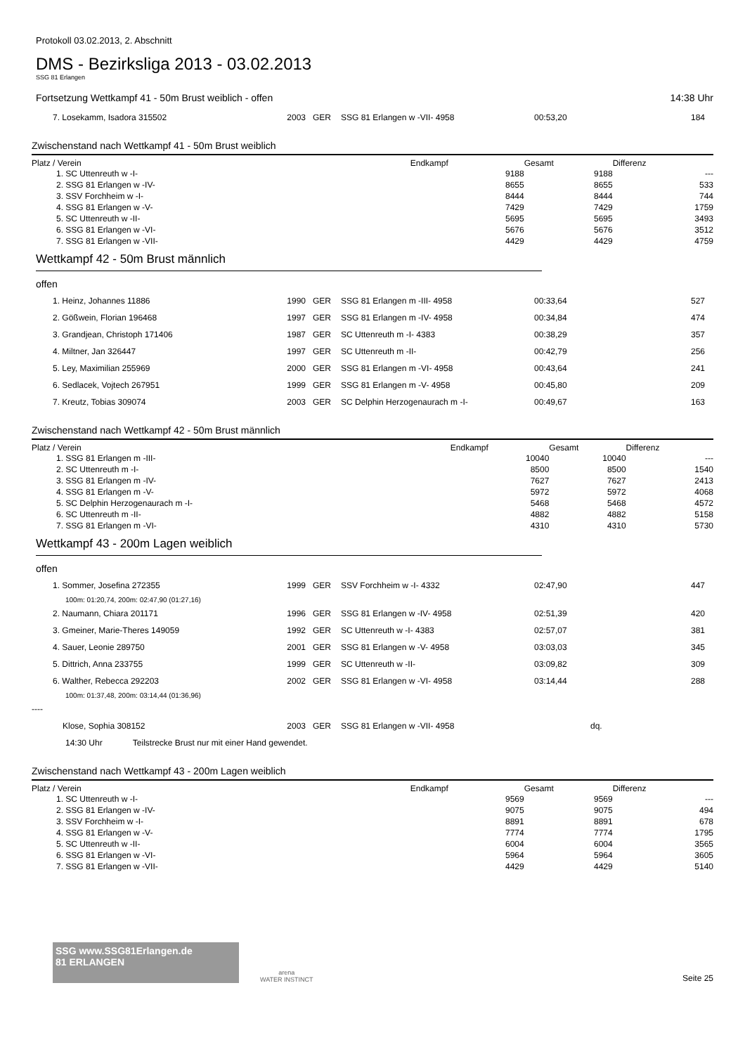Protokoll 03.02.2013, 2. Abschnitt
DMS - Bezirksliga 2013 - 03.02.2013
SSG 81 Erlangen
Fortsetzung Wettkampf 41 - 50m Brust weiblich - offen 14:38 Uhr
| 7. Losekamm, Isadora 315502 | 2003 | GER | SSG 81 Erlangen w -VII- 4958 | 00:53,20 | 184 |
Zwischenstand nach Wettkampf 41 - 50m Brust weiblich
| Platz / Verein | Endkampf | Gesamt | Differenz |
| --- | --- | --- | --- |
| 1. SC Uttenreuth w -I- | 9188 | 9188 | --- |
| 2. SSG 81 Erlangen w -IV- | 8655 | 8655 | 533 |
| 3. SSV Forchheim w -I- | 8444 | 8444 | 744 |
| 4. SSG 81 Erlangen w -V- | 7429 | 7429 | 1759 |
| 5. SC Uttenreuth w -II- | 5695 | 5695 | 3493 |
| 6. SSG 81 Erlangen w -VI- | 5676 | 5676 | 3512 |
| 7. SSG 81 Erlangen w -VII- | 4429 | 4429 | 4759 |
Wettkampf 42 - 50m Brust männlich
offen
| 1. Heinz, Johannes 11886 | 1990 | GER | SSG 81 Erlangen m -III- 4958 | 00:33,64 | 527 |
| 2. Gößwein, Florian 196468 | 1997 | GER | SSG 81 Erlangen m -IV- 4958 | 00:34,84 | 474 |
| 3. Grandjean, Christoph 171406 | 1987 | GER | SC Uttenreuth m -I- 4383 | 00:38,29 | 357 |
| 4. Miltner, Jan 326447 | 1997 | GER | SC Uttenreuth m -II- | 00:42,79 | 256 |
| 5. Ley, Maximilian 255969 | 2000 | GER | SSG 81 Erlangen m -VI- 4958 | 00:43,64 | 241 |
| 6. Sedlacek, Vojtech 267951 | 1999 | GER | SSG 81 Erlangen m -V- 4958 | 00:45,80 | 209 |
| 7. Kreutz, Tobias 309074 | 2003 | GER | SC Delphin Herzogenaurach m -I- | 00:49,67 | 163 |
Zwischenstand nach Wettkampf 42 - 50m Brust männlich
| Platz / Verein | Endkampf | Gesamt | Differenz |
| --- | --- | --- | --- |
| 1. SSG 81 Erlangen m -III- | 10040 | 10040 | --- |
| 2. SC Uttenreuth m -I- | 8500 | 8500 | 1540 |
| 3. SSG 81 Erlangen m -IV- | 7627 | 7627 | 2413 |
| 4. SSG 81 Erlangen m -V- | 5972 | 5972 | 4068 |
| 5. SC Delphin Herzogenaurach m -I- | 5468 | 5468 | 4572 |
| 6. SC Uttenreuth m -II- | 4882 | 4882 | 5158 |
| 7. SSG 81 Erlangen m -VI- | 4310 | 4310 | 5730 |
Wettkampf 43 - 200m Lagen weiblich
offen
| 1. Sommer, Josefina 272355 | 1999 | GER | SSV Forchheim w -I- 4332 | 02:47,90 | 447 |
| 100m: 01:20,74, 200m: 02:47,90 (01:27,16) | | | | | |
| 2. Naumann, Chiara 201171 | 1996 | GER | SSG 81 Erlangen w -IV- 4958 | 02:51,39 | 420 |
| 3. Gmeiner, Marie-Theres 149059 | 1992 | GER | SC Uttenreuth w -I- 4383 | 02:57,07 | 381 |
| 4. Sauer, Leonie 289750 | 2001 | GER | SSG 81 Erlangen w -V- 4958 | 03:03,03 | 345 |
| 5. Dittrich, Anna 233755 | 1999 | GER | SC Uttenreuth w -II- | 03:09,82 | 309 |
| 6. Walther, Rebecca 292203 | 2002 | GER | SSG 81 Erlangen w -VI- 4958 | 03:14,44 | 288 |
| 100m: 01:37,48, 200m: 03:14,44 (01:36,96) | | | | | |
| ---- | | | | | |
| Klose, Sophia 308152 | 2003 | GER | SSG 81 Erlangen w -VII- 4958 | dq. | |
| 14:30 Uhr Teilstrecke Brust nur mit einer Hand gewendet. | | | | | |
Zwischenstand nach Wettkampf 43 - 200m Lagen weiblich
| Platz / Verein | Endkampf | Gesamt | Differenz |
| --- | --- | --- | --- |
| 1. SC Uttenreuth w -I- | 9569 | 9569 | --- |
| 2. SSG 81 Erlangen w -IV- | 9075 | 9075 | 494 |
| 3. SSV Forchheim w -I- | 8891 | 8891 | 678 |
| 4. SSG 81 Erlangen w -V- | 7774 | 7774 | 1795 |
| 5. SC Uttenreuth w -II- | 6004 | 6004 | 3565 |
| 6. SSG 81 Erlangen w -VI- | 5964 | 5964 | 3605 |
| 7. SSG 81 Erlangen w -VII- | 4429 | 4429 | 5140 |
SSG www.SSG81Erlangen.de
81 ERLANGEN
arena
WATER INSTINCT
Seite 25